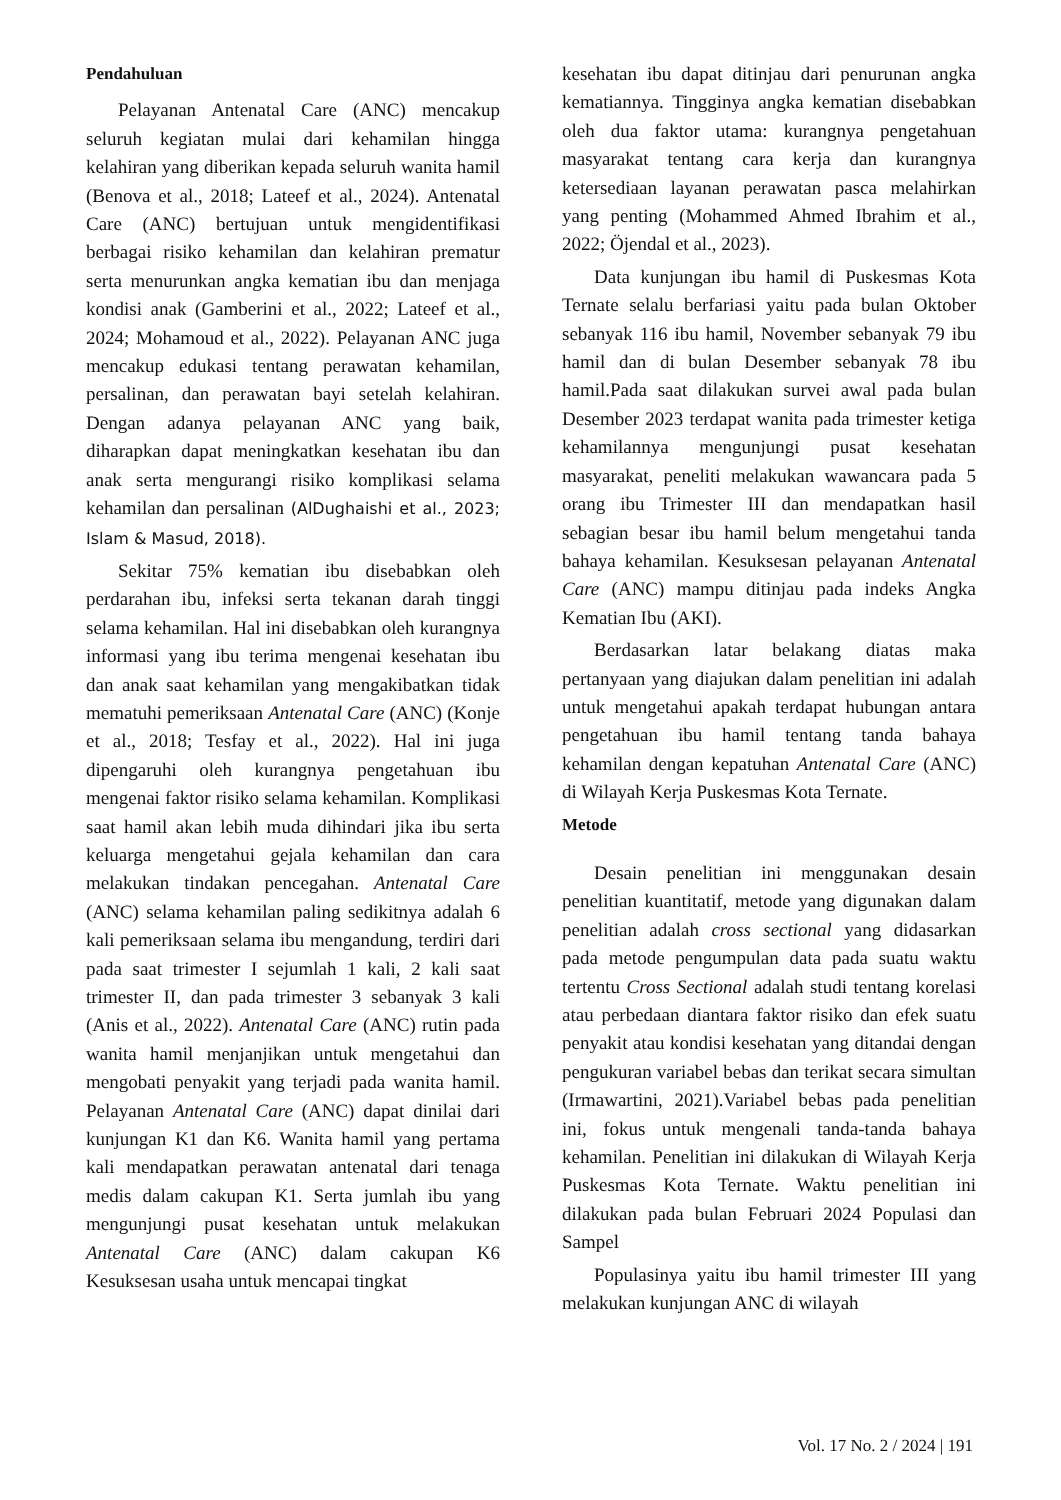Pendahuluan
Pelayanan Antenatal Care (ANC) mencakup seluruh kegiatan mulai dari kehamilan hingga kelahiran yang diberikan kepada seluruh wanita hamil (Benova et al., 2018; Lateef et al., 2024). Antenatal Care (ANC) bertujuan untuk mengidentifikasi berbagai risiko kehamilan dan kelahiran prematur serta menurunkan angka kematian ibu dan menjaga kondisi anak (Gamberini et al., 2022; Lateef et al., 2024; Mohamoud et al., 2022). Pelayanan ANC juga mencakup edukasi tentang perawatan kehamilan, persalinan, dan perawatan bayi setelah kelahiran. Dengan adanya pelayanan ANC yang baik, diharapkan dapat meningkatkan kesehatan ibu dan anak serta mengurangi risiko komplikasi selama kehamilan dan persalinan (AlDughaishi et al., 2023; Islam & Masud, 2018).
Sekitar 75% kematian ibu disebabkan oleh perdarahan ibu, infeksi serta tekanan darah tinggi selama kehamilan. Hal ini disebabkan oleh kurangnya informasi yang ibu terima mengenai kesehatan ibu dan anak saat kehamilan yang mengakibatkan tidak mematuhi pemeriksaan Antenatal Care (ANC) (Konje et al., 2018; Tesfay et al., 2022). Hal ini juga dipengaruhi oleh kurangnya pengetahuan ibu mengenai faktor risiko selama kehamilan. Komplikasi saat hamil akan lebih muda dihindari jika ibu serta keluarga mengetahui gejala kehamilan dan cara melakukan tindakan pencegahan. Antenatal Care (ANC) selama kehamilan paling sedikitnya adalah 6 kali pemeriksaan selama ibu mengandung, terdiri dari pada saat trimester I sejumlah 1 kali, 2 kali saat trimester II, dan pada trimester 3 sebanyak 3 kali (Anis et al., 2022). Antenatal Care (ANC) rutin pada wanita hamil menjanjikan untuk mengetahui dan mengobati penyakit yang terjadi pada wanita hamil. Pelayanan Antenatal Care (ANC) dapat dinilai dari kunjungan K1 dan K6. Wanita hamil yang pertama kali mendapatkan perawatan antenatal dari tenaga medis dalam cakupan K1. Serta jumlah ibu yang mengunjungi pusat kesehatan untuk melakukan Antenatal Care (ANC) dalam cakupan K6 Kesuksesan usaha untuk mencapai tingkat
kesehatan ibu dapat ditinjau dari penurunan angka kematiannya. Tingginya angka kematian disebabkan oleh dua faktor utama: kurangnya pengetahuan masyarakat tentang cara kerja dan kurangnya ketersediaan layanan perawatan pasca melahirkan yang penting (Mohammed Ahmed Ibrahim et al., 2022; Öjendal et al., 2023).
Data kunjungan ibu hamil di Puskesmas Kota Ternate selalu berfariasi yaitu pada bulan Oktober sebanyak 116 ibu hamil, November sebanyak 79 ibu hamil dan di bulan Desember sebanyak 78 ibu hamil.Pada saat dilakukan survei awal pada bulan Desember 2023 terdapat wanita pada trimester ketiga kehamilannya mengunjungi pusat kesehatan masyarakat, peneliti melakukan wawancara pada 5 orang ibu Trimester III dan mendapatkan hasil sebagian besar ibu hamil belum mengetahui tanda bahaya kehamilan. Kesuksesan pelayanan Antenatal Care (ANC) mampu ditinjau pada indeks Angka Kematian Ibu (AKI).
Berdasarkan latar belakang diatas maka pertanyaan yang diajukan dalam penelitian ini adalah untuk mengetahui apakah terdapat hubungan antara pengetahuan ibu hamil tentang tanda bahaya kehamilan dengan kepatuhan Antenatal Care (ANC) di Wilayah Kerja Puskesmas Kota Ternate.
Metode
Desain penelitian ini menggunakan desain penelitian kuantitatif, metode yang digunakan dalam penelitian adalah cross sectional yang didasarkan pada metode pengumpulan data pada suatu waktu tertentu Cross Sectional adalah studi tentang korelasi atau perbedaan diantara faktor risiko dan efek suatu penyakit atau kondisi kesehatan yang ditandai dengan pengukuran variabel bebas dan terikat secara simultan (Irmawartini, 2021).Variabel bebas pada penelitian ini, fokus untuk mengenali tanda-tanda bahaya kehamilan. Penelitian ini dilakukan di Wilayah Kerja Puskesmas Kota Ternate. Waktu penelitian ini dilakukan pada bulan Februari 2024 Populasi dan Sampel
Populasinya yaitu ibu hamil trimester III yang melakukan kunjungan ANC di wilayah
Vol. 17 No. 2 / 2024 | 191